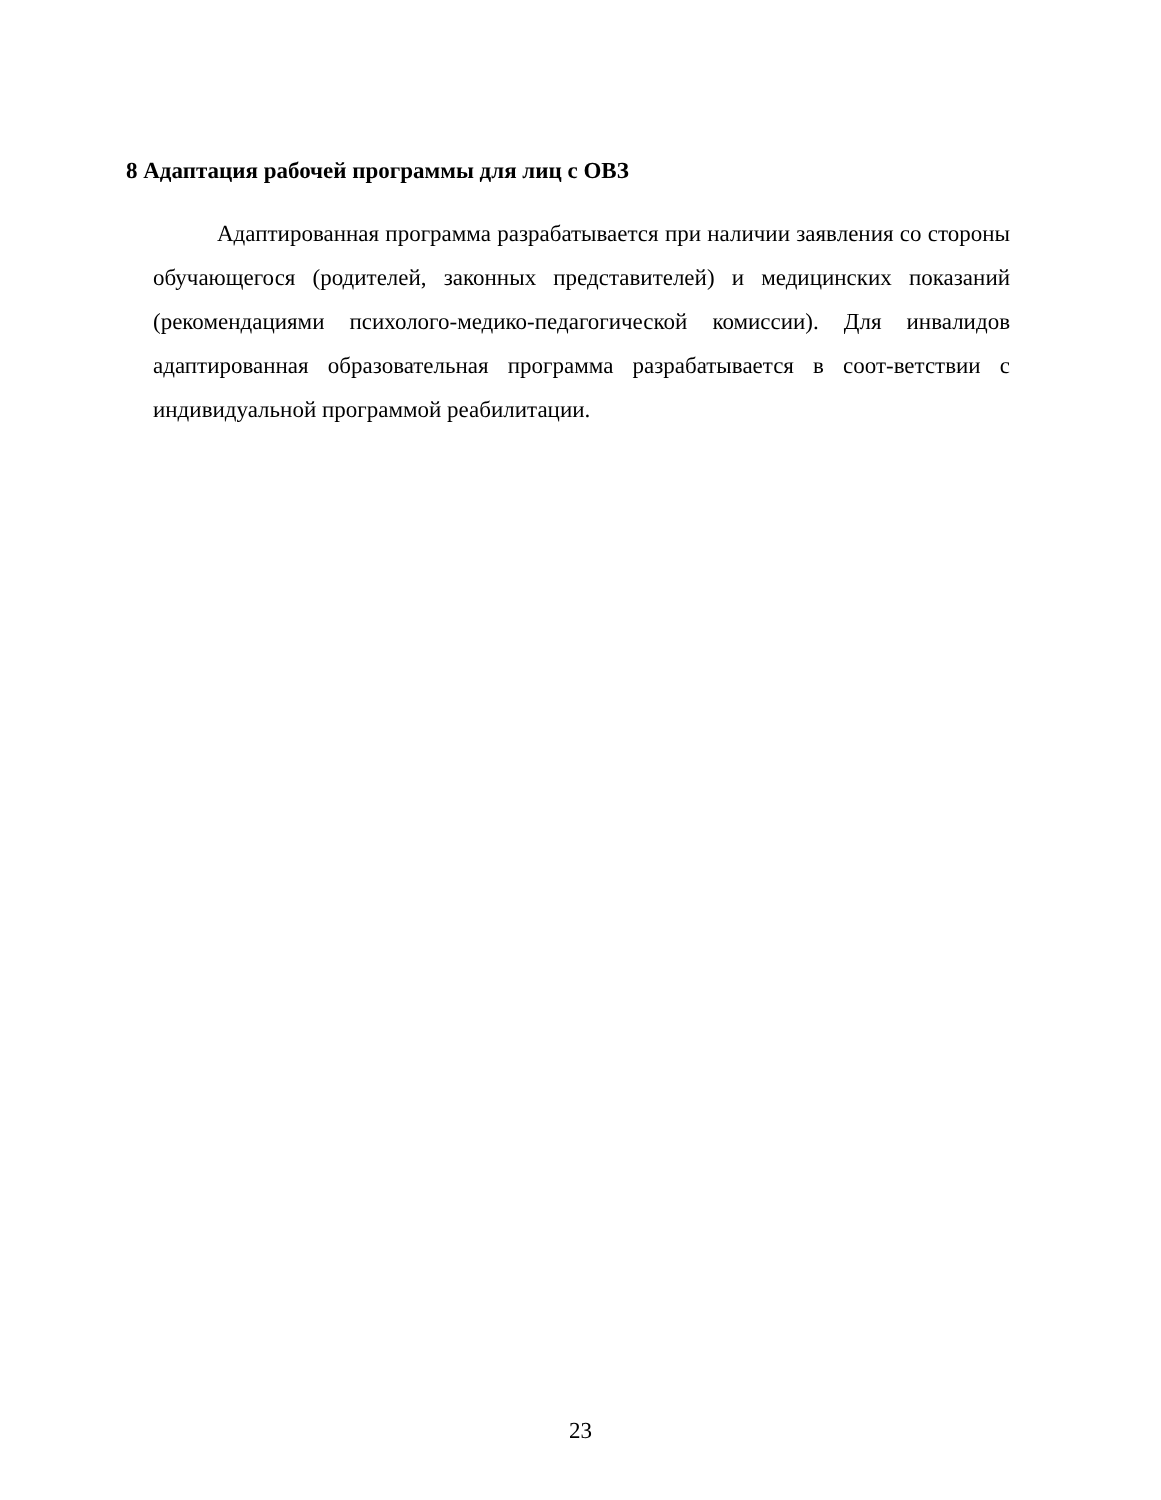8 Адаптация рабочей программы для лиц с ОВЗ
Адаптированная программа разрабатывается при наличии заявления со стороны обучающегося (родителей, законных представителей) и медицинских показаний (рекомендациями психолого-медико-педагогической комиссии). Для инвалидов адаптированная образовательная программа разрабатывается в соот-ветствии с индивидуальной программой реабилитации.
23